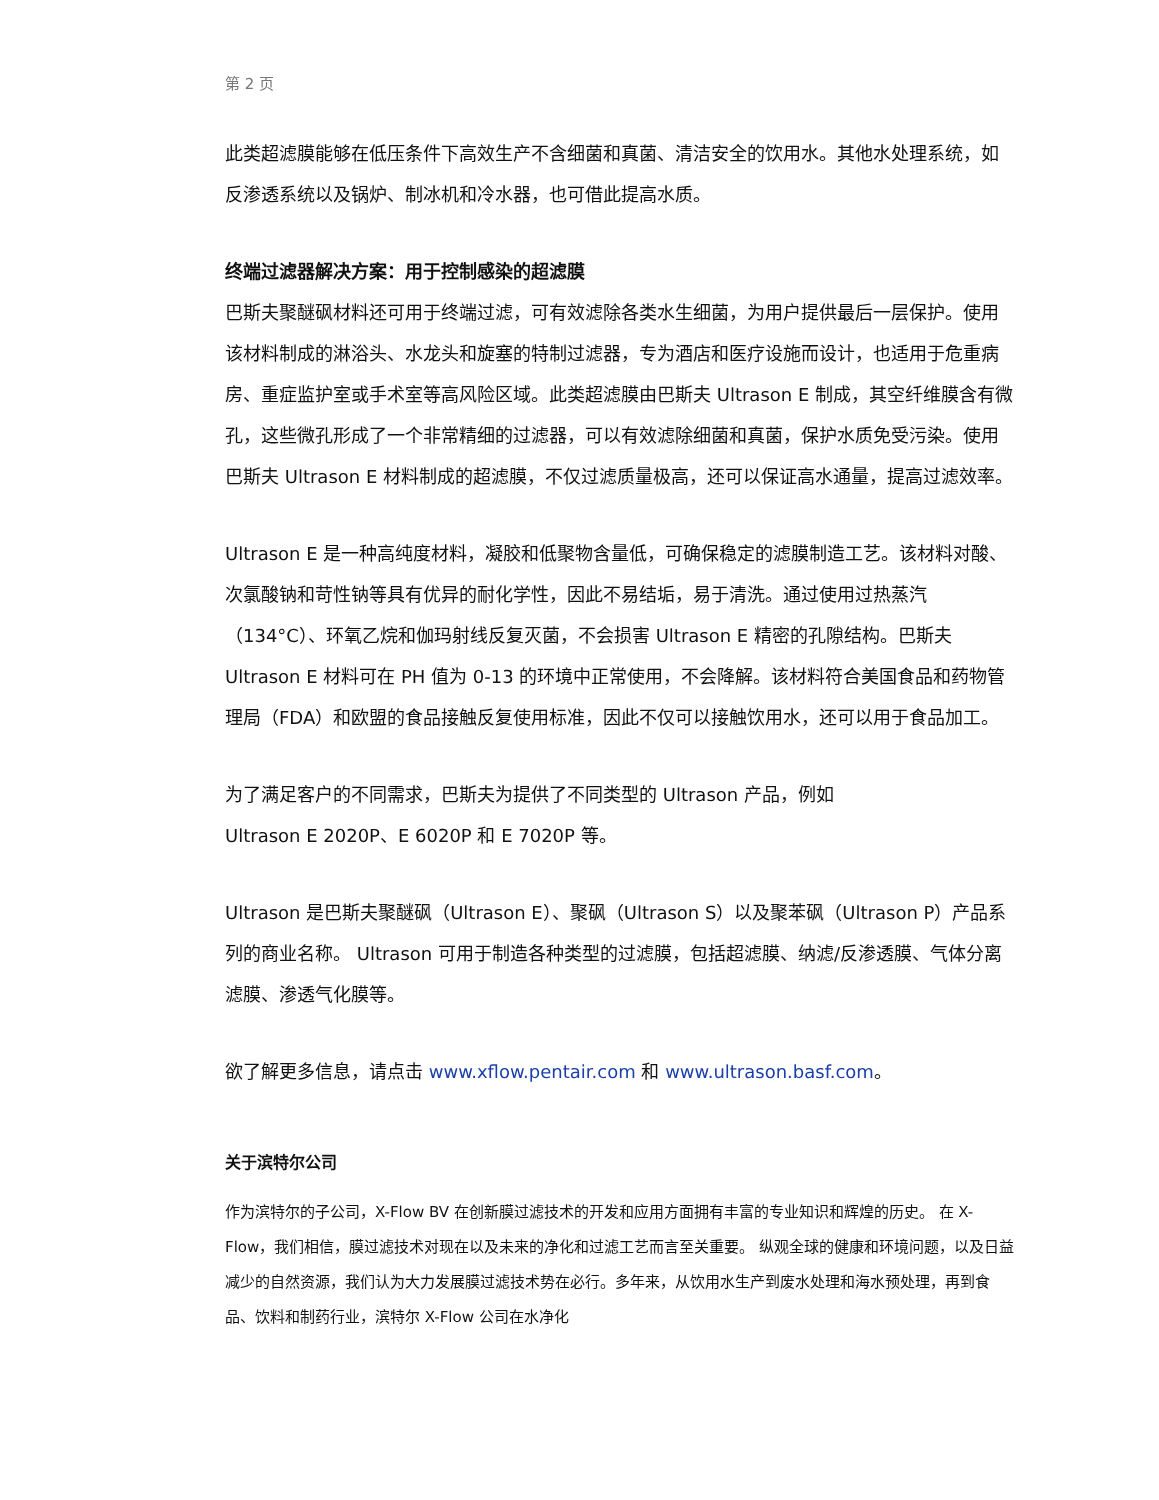第 2 页
此类超滤膜能够在低压条件下高效生产不含细菌和真菌、清洁安全的饮用水。其他水处理系统，如反渗透系统以及锅炉、制冰机和冷水器，也可借此提高水质。
终端过滤器解决方案：用于控制感染的超滤膜
巴斯夫聚醚砜材料还可用于终端过滤，可有效滤除各类水生细菌，为用户提供最后一层保护。使用该材料制成的淋浴头、水龙头和旋塞的特制过滤器，专为酒店和医疗设施而设计，也适用于危重病房、重症监护室或手术室等高风险区域。此类超滤膜由巴斯夫 Ultrason E 制成，其空纤维膜含有微孔，这些微孔形成了一个非常精细的过滤器，可以有效滤除细菌和真菌，保护水质免受污染。使用巴斯夫 Ultrason E 材料制成的超滤膜，不仅过滤质量极高，还可以保证高水通量，提高过滤效率。
Ultrason E 是一种高纯度材料，凝胶和低聚物含量低，可确保稳定的滤膜制造工艺。该材料对酸、次氯酸钠和苛性钠等具有优异的耐化学性，因此不易结垢，易于清洗。通过使用过热蒸汽（134°C）、环氧乙烷和伽玛射线反复灭菌，不会损害 Ultrason E 精密的孔隙结构。巴斯夫 Ultrason E 材料可在 PH 值为 0-13 的环境中正常使用，不会降解。该材料符合美国食品和药物管理局（FDA）和欧盟的食品接触反复使用标准，因此不仅可以接触饮用水，还可以用于食品加工。
为了满足客户的不同需求，巴斯夫为提供了不同类型的 Ultrason 产品，例如
Ultrason E 2020P、E 6020P 和 E 7020P 等。
Ultrason 是巴斯夫聚醚砜（Ultrason E）、聚砜（Ultrason S）以及聚苯砜（Ultrason P）产品系列的商业名称。 Ultrason 可用于制造各种类型的过滤膜，包括超滤膜、纳滤/反渗透膜、气体分离滤膜、渗透气化膜等。
欲了解更多信息，请点击 www.xflow.pentair.com 和 www.ultrason.basf.com。
关于滨特尔公司
作为滨特尔的子公司，X-Flow BV 在创新膜过滤技术的开发和应用方面拥有丰富的专业知识和辉煌的历史。 在 X-Flow，我们相信，膜过滤技术对现在以及未来的净化和过滤工艺而言至关重要。 纵观全球的健康和环境问题，以及日益减少的自然资源，我们认为大力发展膜过滤技术势在必行。多年来，从饮用水生产到废水处理和海水预处理，再到食品、饮料和制药行业，滨特尔 X-Flow 公司在水净化